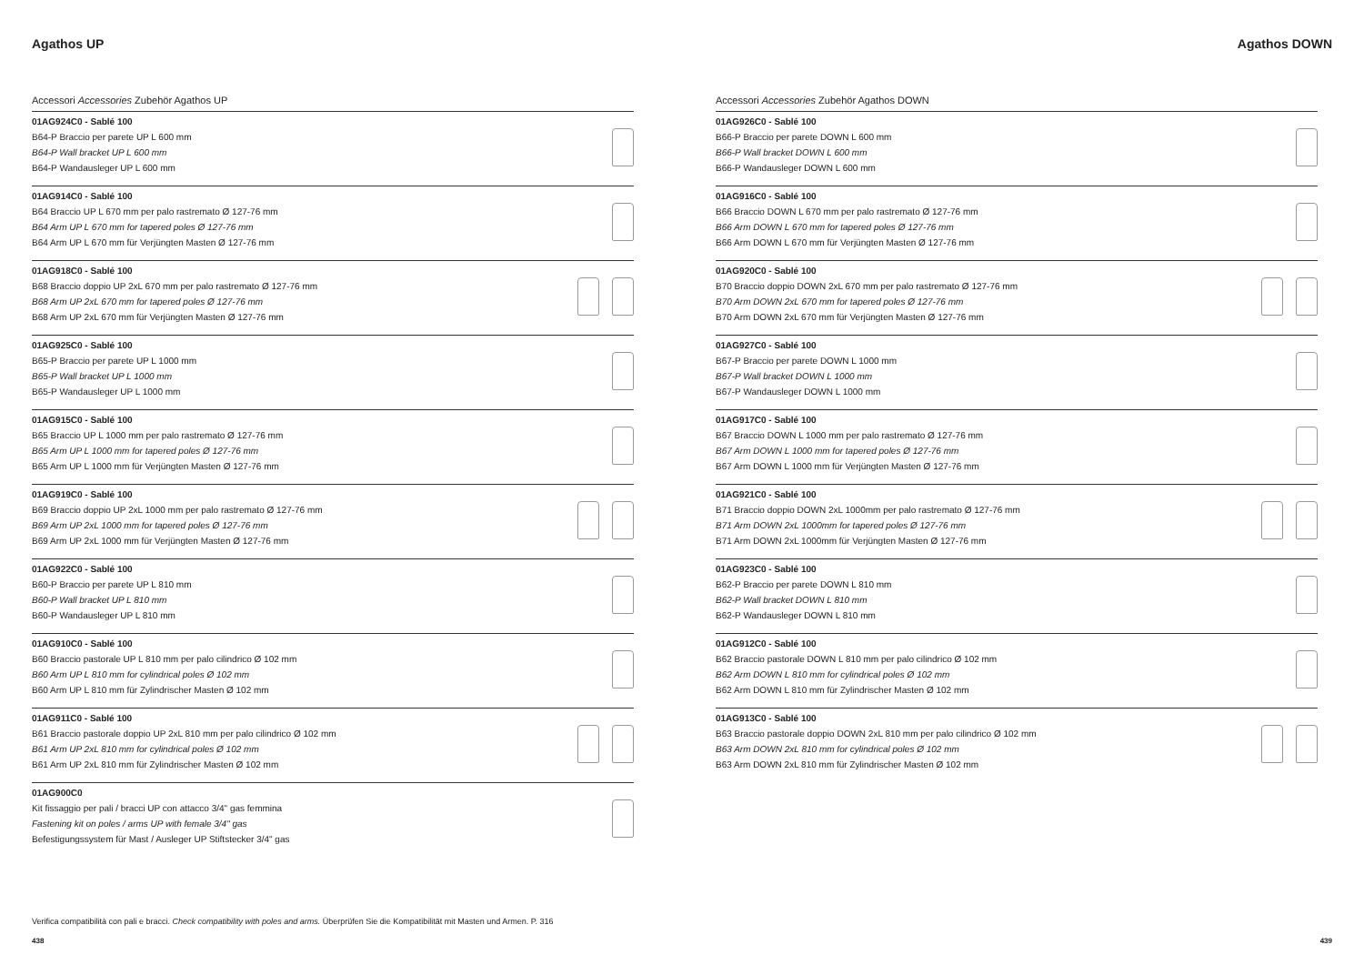Agathos UP Agathos DOWN
Accessori Accessories Zubehör Agathos UP
01AG924C0 - Sablé 100
B64-P Braccio per parete UP L 600 mm
B64-P Wall bracket UP L 600 mm
B64-P Wandausleger UP L 600 mm
01AG914C0 - Sablé 100
B64 Braccio UP L 670 mm per palo rastremato Ø 127-76 mm
B64 Arm UP L 670 mm for tapered poles Ø 127-76 mm
B64 Arm UP L 670 mm für Verjüngten Masten Ø 127-76 mm
01AG918C0 - Sablé 100
B68 Braccio doppio UP 2xL 670 mm per palo rastremato Ø 127-76 mm
B68 Arm UP 2xL 670 mm for tapered poles Ø 127-76 mm
B68 Arm UP 2xL 670 mm für Verjüngten Masten Ø 127-76 mm
01AG925C0 - Sablé 100
B65-P Braccio per parete UP L 1000 mm
B65-P Wall bracket UP L 1000 mm
B65-P Wandausleger UP L 1000 mm
01AG915C0 - Sablé 100
B65 Braccio UP L 1000 mm per palo rastremato Ø 127-76 mm
B65 Arm UP L 1000 mm for tapered poles Ø 127-76 mm
B65 Arm UP L 1000 mm für Verjüngten Masten Ø 127-76 mm
01AG919C0 - Sablé 100
B69 Braccio doppio UP 2xL 1000 mm per palo rastremato Ø 127-76 mm
B69 Arm UP 2xL 1000 mm for tapered poles Ø 127-76 mm
B69 Arm UP 2xL 1000 mm für Verjüngten Masten Ø 127-76 mm
01AG922C0 - Sablé 100
B60-P Braccio per parete UP L 810 mm
B60-P Wall bracket UP L 810 mm
B60-P Wandausleger UP L 810 mm
01AG910C0 - Sablé 100
B60 Braccio pastorale UP L 810 mm per palo cilindrico Ø 102 mm
B60 Arm UP L 810 mm for cylindrical poles Ø 102 mm
B60 Arm UP L 810 mm für Zylindrischer Masten Ø 102 mm
01AG911C0 - Sablé 100
B61 Braccio pastorale doppio UP 2xL 810 mm per palo cilindrico Ø 102 mm
B61 Arm UP 2xL 810 mm for cylindrical poles Ø 102 mm
B61 Arm UP 2xL 810 mm für Zylindrischer Masten Ø 102 mm
01AG900C0
Kit fissaggio per pali / bracci UP con attacco 3/4" gas femmina
Fastening kit on poles / arms UP with female 3/4" gas
Befestigungssystem für Mast / Ausleger UP Stiftstecker 3/4" gas
Accessori Accessories Zubehör Agathos DOWN
01AG926C0 - Sablé 100
B66-P Braccio per parete DOWN L 600 mm
B66-P Wall bracket DOWN L 600 mm
B66-P Wandausleger DOWN L 600 mm
01AG916C0 - Sablé 100
B66 Braccio DOWN L 670 mm per palo rastremato Ø 127-76 mm
B66 Arm DOWN L 670 mm for tapered poles Ø 127-76 mm
B66 Arm DOWN L 670 mm für Verjüngten Masten Ø 127-76 mm
01AG920C0 - Sablé 100
B70 Braccio doppio DOWN 2xL 670 mm per palo rastremato Ø 127-76 mm
B70 Arm DOWN 2xL 670 mm for tapered poles Ø 127-76 mm
B70 Arm DOWN 2xL 670 mm für Verjüngten Masten Ø 127-76 mm
01AG927C0 - Sablé 100
B67-P Braccio per parete DOWN L 1000 mm
B67-P Wall bracket DOWN L 1000 mm
B67-P Wandausleger DOWN L 1000 mm
01AG917C0 - Sablé 100
B67 Braccio DOWN L 1000 mm per palo rastremato Ø 127-76 mm
B67 Arm DOWN L 1000 mm for tapered poles Ø 127-76 mm
B67 Arm DOWN L 1000 mm für Verjüngten Masten Ø 127-76 mm
01AG921C0 - Sablé 100
B71 Braccio doppio DOWN 2xL 1000mm per palo rastremato Ø 127-76 mm
B71 Arm DOWN 2xL 1000mm for tapered poles Ø 127-76 mm
B71 Arm DOWN 2xL 1000mm für Verjüngten Masten Ø 127-76 mm
01AG923C0 - Sablé 100
B62-P Braccio per parete DOWN L 810 mm
B62-P Wall bracket DOWN L 810 mm
B62-P Wandausleger DOWN L 810 mm
01AG912C0 - Sablé 100
B62 Braccio pastorale DOWN L 810 mm per palo cilindrico Ø 102 mm
B62 Arm DOWN L 810 mm for cylindrical poles Ø 102 mm
B62 Arm DOWN L 810 mm für Zylindrischer Masten Ø 102 mm
01AG913C0 - Sablé 100
B63 Braccio pastorale doppio DOWN 2xL 810 mm per palo cilindrico Ø 102 mm
B63 Arm DOWN 2xL 810 mm for cylindrical poles Ø 102 mm
B63 Arm DOWN 2xL 810 mm für Zylindrischer Masten Ø 102 mm
Verifica compatibilità con pali e bracci. Check compatibility with poles and arms. Überprüfen Sie die Kompatibilität mit Masten und Armen. P. 316
438 439